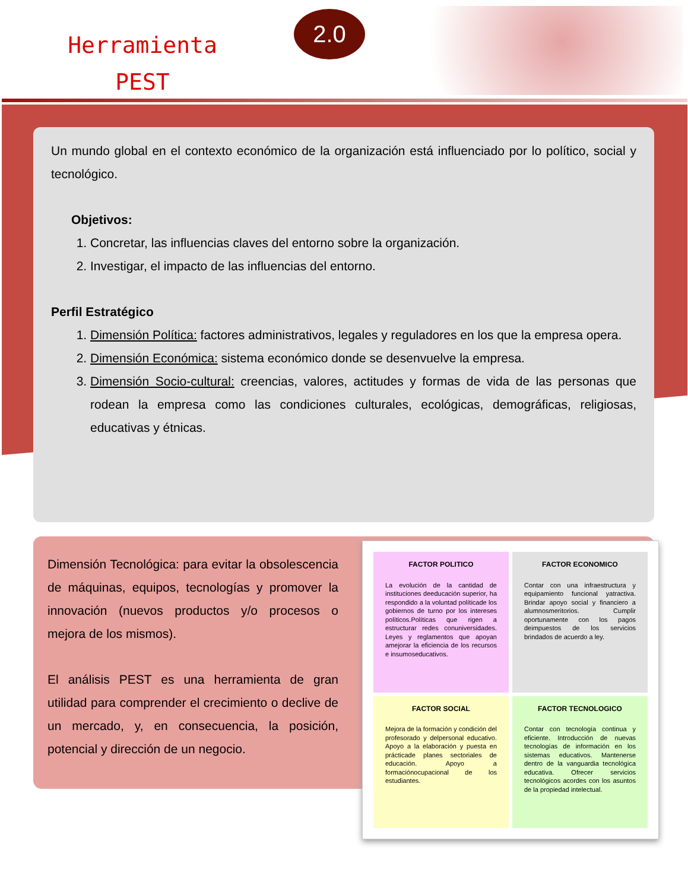Herramienta
PEST
2.0
Un mundo global en el contexto económico de la organización está influenciado por lo político, social y tecnológico.
Objetivos:
1. Concretar, las influencias claves del entorno sobre la organización.
2. Investigar, el impacto de las influencias del entorno.
Perfil Estratégico
1. Dimensión Política: factores administrativos, legales y reguladores en los que la empresa opera.
2. Dimensión Económica: sistema económico donde se desenvuelve la empresa.
3. Dimensión Socio-cultural: creencias, valores, actitudes y formas de vida de las personas que rodean la empresa como las condiciones culturales, ecológicas, demográficas, religiosas, educativas y étnicas.
Dimensión Tecnológica: para evitar la obsolescencia de máquinas, equipos, tecnologías y promover la innovación (nuevos productos y/o procesos o mejora de los mismos).
El análisis PEST es una herramienta de gran utilidad para comprender el crecimiento o declive de un mercado, y, en consecuencia, la posición, potencial y dirección de un negocio.
FACTOR POLITICO
La evolución de la cantidad de instituciones deeducación superior, ha respondido a la voluntad políticade los gobiernos de turno por los intereses políticos.Políticas que rigen a estructurar redes conuniversidades. Leyes y reglamentos que apoyan amejorar la eficiencia de los recursos e insumoseducativos.
FACTOR ECONOMICO
Contar con una infraestructura y equipamiento funcional yatractiva. Brindar apoyo social y financiero a alumnosmeritorios. Cumplir oportunamente con los pagos deimpuestos de los servicios brindados de acuerdo a ley.
FACTOR SOCIAL
Mejora de la formación y condición del profesorado y delpersonal educativo. Apoyo a la elaboración y puesta en prácticade planes sectoriales de educación. Apoyo a formaciónocupacional de los estudiantes.
FACTOR TECNOLOGICO
Contar con tecnología continua y eficiente. Introducción de nuevas tecnologías de información en los sistemas educativos. Mantenerse dentro de la vanguardia tecnológica educativa. Ofrecer servicios tecnológicos acordes con los asuntos de la propiedad intelectual.